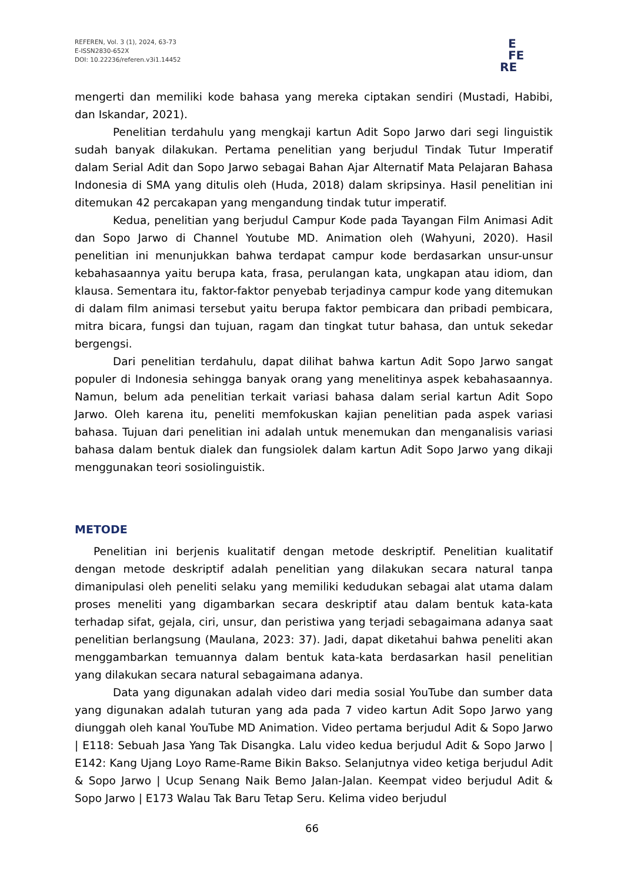REFEREN, Vol. 3 (1), 2024, 63-73
E-ISSN2830-652X
DOI: 10.22236/referen.v3i1.14452
E
FE
RE
mengerti dan memiliki kode bahasa yang mereka ciptakan sendiri (Mustadi, Habibi, dan Iskandar, 2021).
Penelitian terdahulu yang mengkaji kartun Adit Sopo Jarwo dari segi linguistik sudah banyak dilakukan. Pertama penelitian yang berjudul Tindak Tutur Imperatif dalam Serial Adit dan Sopo Jarwo sebagai Bahan Ajar Alternatif Mata Pelajaran Bahasa Indonesia di SMA yang ditulis oleh (Huda, 2018) dalam skripsinya. Hasil penelitian ini ditemukan 42 percakapan yang mengandung tindak tutur imperatif.
Kedua, penelitian yang berjudul Campur Kode pada Tayangan Film Animasi Adit dan Sopo Jarwo di Channel Youtube MD. Animation oleh (Wahyuni, 2020). Hasil penelitian ini menunjukkan bahwa terdapat campur kode berdasarkan unsur-unsur kebahasaannya yaitu berupa kata, frasa, perulangan kata, ungkapan atau idiom, dan klausa. Sementara itu, faktor-faktor penyebab terjadinya campur kode yang ditemukan di dalam film animasi tersebut yaitu berupa faktor pembicara dan pribadi pembicara, mitra bicara, fungsi dan tujuan, ragam dan tingkat tutur bahasa, dan untuk sekedar bergengsi.
Dari penelitian terdahulu, dapat dilihat bahwa kartun Adit Sopo Jarwo sangat populer di Indonesia sehingga banyak orang yang menelitinya aspek kebahasaannya. Namun, belum ada penelitian terkait variasi bahasa dalam serial kartun Adit Sopo Jarwo. Oleh karena itu, peneliti memfokuskan kajian penelitian pada aspek variasi bahasa. Tujuan dari penelitian ini adalah untuk menemukan dan menganalisis variasi bahasa dalam bentuk dialek dan fungsiolek dalam kartun Adit Sopo Jarwo yang dikaji menggunakan teori sosiolinguistik.
METODE
Penelitian ini berjenis kualitatif dengan metode deskriptif. Penelitian kualitatif dengan metode deskriptif adalah penelitian yang dilakukan secara natural tanpa dimanipulasi oleh peneliti selaku yang memiliki kedudukan sebagai alat utama dalam proses meneliti yang digambarkan secara deskriptif atau dalam bentuk kata-kata terhadap sifat, gejala, ciri, unsur, dan peristiwa yang terjadi sebagaimana adanya saat penelitian berlangsung (Maulana, 2023: 37). Jadi, dapat diketahui bahwa peneliti akan menggambarkan temuannya dalam bentuk kata-kata berdasarkan hasil penelitian yang dilakukan secara natural sebagaimana adanya.
Data yang digunakan adalah video dari media sosial YouTube dan sumber data yang digunakan adalah tuturan yang ada pada 7 video kartun Adit Sopo Jarwo yang diunggah oleh kanal YouTube MD Animation. Video pertama berjudul Adit & Sopo Jarwo | E118: Sebuah Jasa Yang Tak Disangka. Lalu video kedua berjudul Adit & Sopo Jarwo | E142: Kang Ujang Loyo Rame-Rame Bikin Bakso. Selanjutnya video ketiga berjudul Adit & Sopo Jarwo | Ucup Senang Naik Bemo Jalan-Jalan. Keempat video berjudul Adit & Sopo Jarwo | E173 Walau Tak Baru Tetap Seru. Kelima video berjudul
66